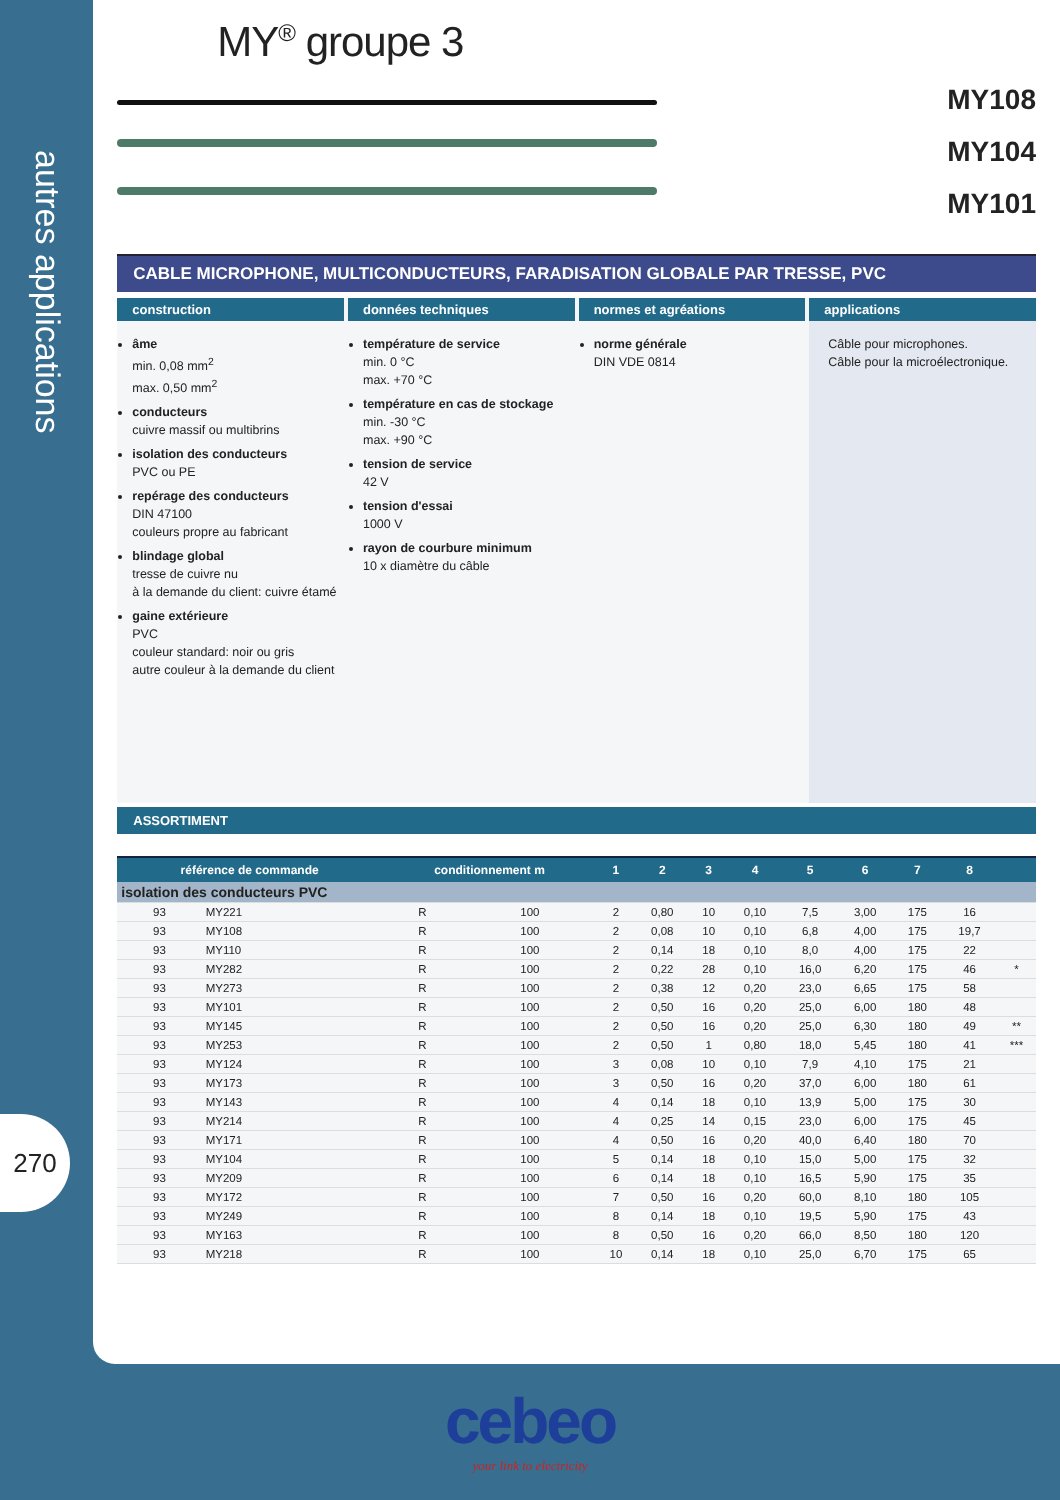autres applications
270
MY<sup>®</sup> groupe 3
MY108
MY104
MY101
CABLE MICROPHONE, MULTICONDUCTEURS, FARADISATION GLOBALE PAR TRESSE, PVC
construction
âme
min. 0,08 mm<sup>2</sup>
max. 0,50 mm<sup>2</sup>
conducteurs
cuivre massif ou multibrins
isolation des conducteurs
PVC ou PE
repérage des conducteurs
DIN 47100
couleurs propre au fabricant
blindage global
tresse de cuivre nu
à la demande du client: cuivre étamé
gaine extérieure
PVC
couleur standard: noir ou gris
autre couleur à la demande du client
données techniques
température de service
min. 0 °C
max. +70 °C
température en cas de stockage
min. -30 °C
max. +90 °C
tension de service
42 V
tension d'essai
1000 V
rayon de courbure minimum
10 x diamètre du câble
normes et agréations
norme générale
DIN VDE 0814
applications
Câble pour microphones.
Câble pour la microélectronique.
ASSORTIMENT
| référence de commande | | conditionnement m | | 1 | 2 | 3 | 4 | 5 | 6 | 7 | 8 | |
| --- | --- | --- | --- | --- | --- | --- | --- | --- | --- | --- | --- | --- |
| isolation des conducteurs PVC | | | | | | | | | | | | |
| 93 | MY221 | R | 100 | 2 | 0,80 | 10 | 0,10 | 7,5 | 3,00 | 175 | 16 | |
| 93 | MY108 | R | 100 | 2 | 0,08 | 10 | 0,10 | 6,8 | 4,00 | 175 | 19,7 | |
| 93 | MY110 | R | 100 | 2 | 0,14 | 18 | 0,10 | 8,0 | 4,00 | 175 | 22 | |
| 93 | MY282 | R | 100 | 2 | 0,22 | 28 | 0,10 | 16,0 | 6,20 | 175 | 46 | * |
| 93 | MY273 | R | 100 | 2 | 0,38 | 12 | 0,20 | 23,0 | 6,65 | 175 | 58 | |
| 93 | MY101 | R | 100 | 2 | 0,50 | 16 | 0,20 | 25,0 | 6,00 | 180 | 48 | |
| 93 | MY145 | R | 100 | 2 | 0,50 | 16 | 0,20 | 25,0 | 6,30 | 180 | 49 | ** |
| 93 | MY253 | R | 100 | 2 | 0,50 | 1 | 0,80 | 18,0 | 5,45 | 180 | 41 | *** |
| 93 | MY124 | R | 100 | 3 | 0,08 | 10 | 0,10 | 7,9 | 4,10 | 175 | 21 | |
| 93 | MY173 | R | 100 | 3 | 0,50 | 16 | 0,20 | 37,0 | 6,00 | 180 | 61 | |
| 93 | MY143 | R | 100 | 4 | 0,14 | 18 | 0,10 | 13,9 | 5,00 | 175 | 30 | |
| 93 | MY214 | R | 100 | 4 | 0,25 | 14 | 0,15 | 23,0 | 6,00 | 175 | 45 | |
| 93 | MY171 | R | 100 | 4 | 0,50 | 16 | 0,20 | 40,0 | 6,40 | 180 | 70 | |
| 93 | MY104 | R | 100 | 5 | 0,14 | 18 | 0,10 | 15,0 | 5,00 | 175 | 32 | |
| 93 | MY209 | R | 100 | 6 | 0,14 | 18 | 0,10 | 16,5 | 5,90 | 175 | 35 | |
| 93 | MY172 | R | 100 | 7 | 0,50 | 16 | 0,20 | 60,0 | 8,10 | 180 | 105 | |
| 93 | MY249 | R | 100 | 8 | 0,14 | 18 | 0,10 | 19,5 | 5,90 | 175 | 43 | |
| 93 | MY163 | R | 100 | 8 | 0,50 | 16 | 0,20 | 66,0 | 8,50 | 180 | 120 | |
| 93 | MY218 | R | 100 | 10 | 0,14 | 18 | 0,10 | 25,0 | 6,70 | 175 | 65 | |
cebeo
your link to electricity